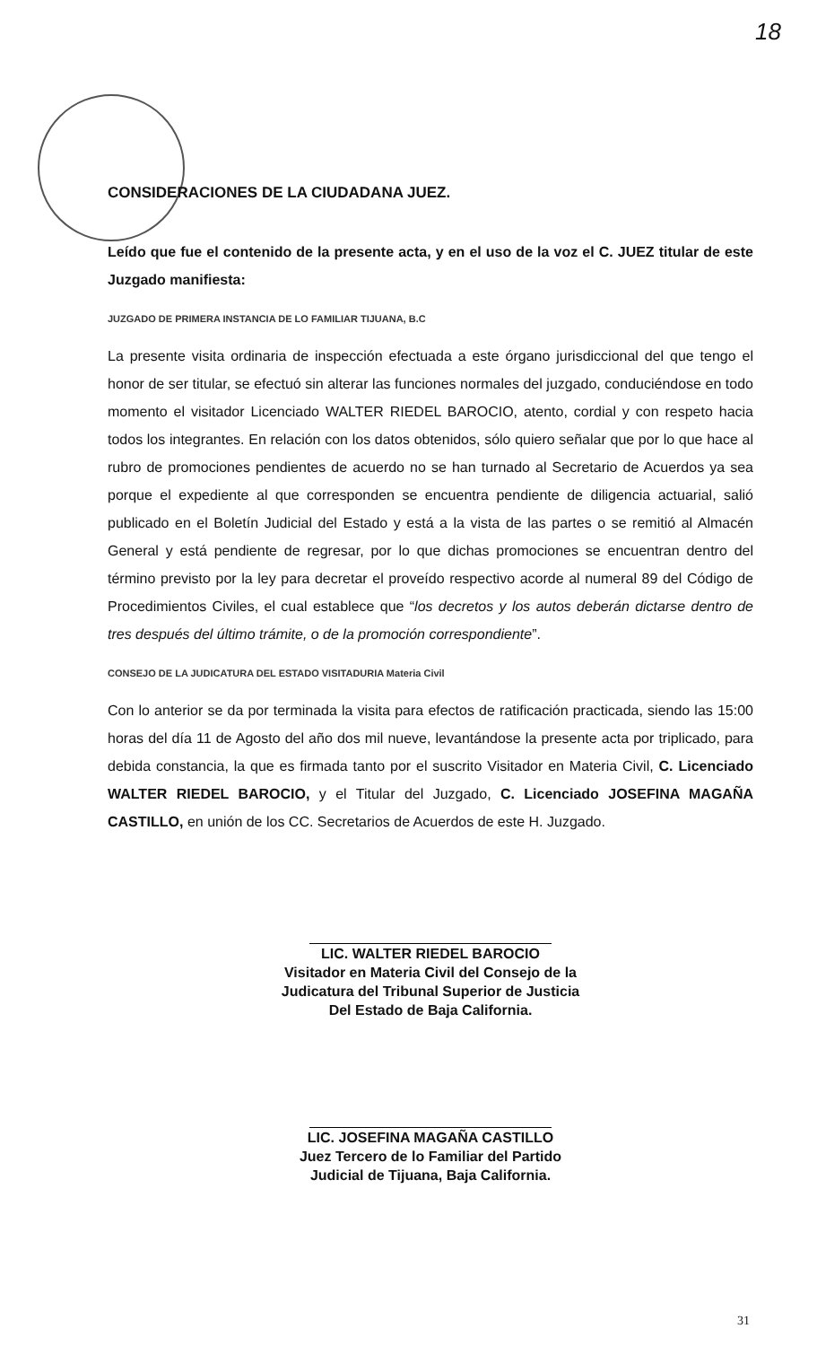18
CONSIDERACIONES DE LA CIUDADANA JUEZ.
Leído que fue el contenido de la presente acta, y en el uso de la voz el C. JUEZ titular de este Juzgado manifiesta:
JUZGADO DE PRIMERA INSTANCIA DE LO FAMILIAR TIJUANA, B.C
La presente visita ordinaria de inspección efectuada a este órgano jurisdiccional del que tengo el honor de ser titular, se efectuó sin alterar las funciones normales del juzgado, conduciéndose en todo momento el visitador Licenciado WALTER RIEDEL BAROCIO, atento, cordial y con respeto hacia todos los integrantes. En relación con los datos obtenidos, sólo quiero señalar que por lo que hace al rubro de promociones pendientes de acuerdo no se han turnado al Secretario de Acuerdos ya sea porque el expediente al que corresponden se encuentra pendiente de diligencia actuarial, salió publicado en el Boletín Judicial del Estado y está a la vista de las partes o se remitió al Almacén General y está pendiente de regresar, por lo que dichas promociones se encuentran dentro del término previsto por la ley para decretar el proveído respectivo acorde al numeral 89 del Código de Procedimientos Civiles, el cual establece que “los decretos y los autos deberán dictarse dentro de tres después del último trámite, o de la promoción correspondiente”.
CONSEJO DE LA JUDICATURA DEL ESTADO VISITADURIA Materia Civil
Con lo anterior se da por terminada la visita para efectos de ratificación practicada, siendo las 15:00 horas del día 11 de Agosto del año dos mil nueve, levantándose la presente acta por triplicado, para debida constancia, la que es firmada tanto por el suscrito Visitador en Materia Civil, C. Licenciado WALTER RIEDEL BAROCIO, y el Titular del Juzgado, C. Licenciado JOSEFINA MAGAÑA CASTILLO, en unión de los CC. Secretarios de Acuerdos de este H. Juzgado.
LIC. WALTER RIEDEL BAROCIO
Visitador en Materia Civil del Consejo de la
Judicatura del Tribunal Superior de Justicia
Del Estado de Baja California.
LIC. JOSEFINA MAGAÑA CASTILLO
Juez Tercero de lo Familiar del Partido
Judicial de Tijuana, Baja California.
31